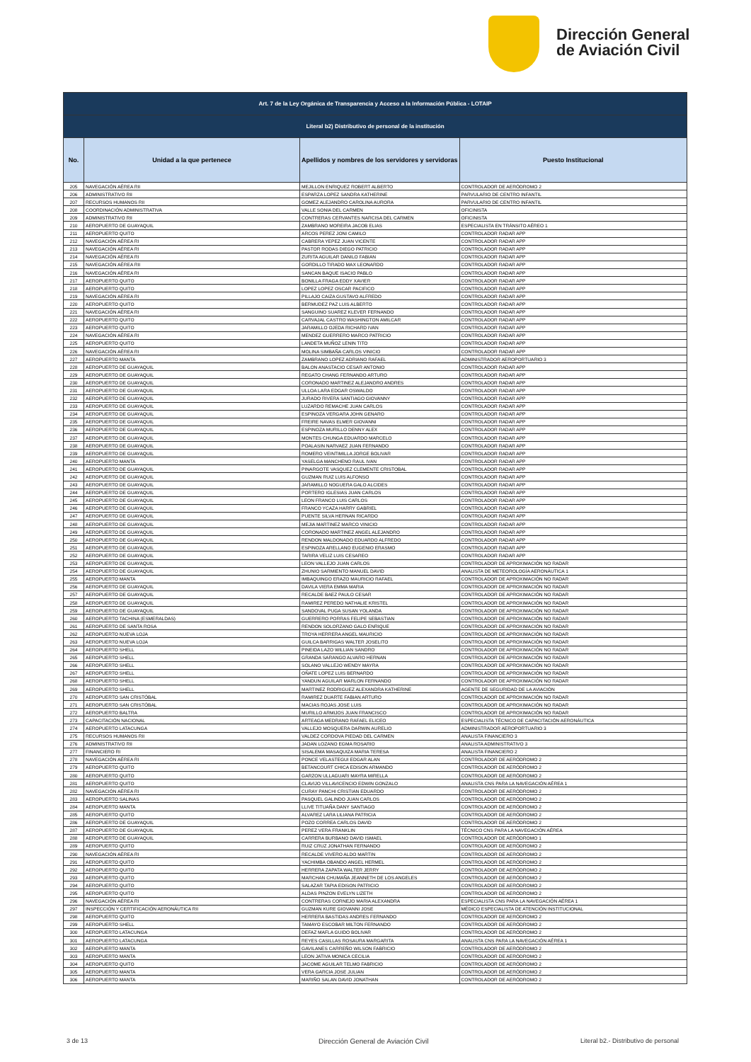Dirección General
de Aviación Civil
| Art. 7 de la Ley Orgánica de Transparencia y Acceso a la Información Pública - LOTAIP | | | |
| --- | --- | --- | --- |
| Literal b2) Distributivo de personal de la institución | | | |
| No. | Unidad a la que pertenece | Apellidos y nombres de los servidores y servidoras | Puesto Institucional |
| 205 | NAVEGACIÓN AÉREA RII | MEJILLON ENRIQUEZ ROBERT ALBERTO | CONTROLADOR DE AERÓDROMO 2 |
| 206 | ADMINISTRATIVO RII | ESPARZA LOPEZ SANDRA KATHERINE | PARVULARIO DE CENTRO INFANTIL |
| 207 | RECURSOS HUMANOS RII | GOMEZ ALEJANDRO CAROLINA AURORA | PARVULARIO DE CENTRO INFANTIL |
| 208 | COORDINACIÓN ADMINISTRATIVA | VALLE SONIA DEL CARMEN | OFICINISTA |
| 209 | ADMINISTRATIVO RII | CONTRERAS CERVANTES NARCISA DEL CARMEN | OFICINISTA |
| 210 | AEROPUERTO DE GUAYAQUIL | ZAMBRANO MOREIRA JACOB ELIAS | ESPECIALISTA EN TRÁNSITO AÉREO 1 |
| 211 | AEROPUERTO QUITO | ARCOS PEREZ JONI CAMILO | CONTROLADOR RADAR APP |
| 212 | NAVEGACIÓN AÉREA RI | CABRERA YEPEZ JUAN VICENTE | CONTROLADOR RADAR APP |
| 213 | NAVEGACIÓN AÉREA RI | PASTOR RODAS DIEGO PATRICIO | CONTROLADOR RADAR APP |
| 214 | NAVEGACIÓN AÉREA RI | ZURITA AGUILAR DANILO FABIAN | CONTROLADOR RADAR APP |
| 215 | NAVEGACIÓN AÉREA RII | GORDILLO TIRADO MAX LEONARDO | CONTROLADOR RADAR APP |
| 216 | NAVEGACIÓN AÉREA RI | SANCAN BAQUE ISACIO PABLO | CONTROLADOR RADAR APP |
| 217 | AEROPUERTO QUITO | BONILLA FRAGA EDDY XAVIER | CONTROLADOR RADAR APP |
| 218 | AEROPUERTO QUITO | LOPEZ LOPEZ OSCAR PACIFICO | CONTROLADOR RADAR APP |
| 219 | NAVEGACIÓN AÉREA RI | PILLAJO CAIZA GUSTAVO ALFREDO | CONTROLADOR RADAR APP |
| 220 | AEROPUERTO QUITO | BERMUDEZ PAZ LUIS ALBERTO | CONTROLADOR RADAR APP |
| 221 | NAVEGACIÓN AÉREA RI | SANGUINO SUAREZ KLEVER FERNANDO | CONTROLADOR RADAR APP |
| 222 | AEROPUERTO QUITO | CARVAJAL CASTRO WASHINGTON AMILCAR | CONTROLADOR RADAR APP |
| 223 | AEROPUERTO QUITO | JARAMILLO OJEDA RICHARD IVAN | CONTROLADOR RADAR APP |
| 224 | NAVEGACIÓN AÉREA RI | MENDEZ GUERRERO MARCO PATRICIO | CONTROLADOR RADAR APP |
| 225 | AEROPUERTO QUITO | LANDETA MUÑOZ LENIN TITO | CONTROLADOR RADAR APP |
| 226 | NAVEGACIÓN AÉREA RI | MOLINA SIMBAÑA CARLOS VINICIO | CONTROLADOR RADAR APP |
| 227 | AEROPUERTO MANTA | ZAMBRANO LOPEZ ADRIANO RAFAEL | ADMINISTRADOR AEROPORTUARIO 3 |
| 228 | AEROPUERTO DE GUAYAQUIL | BALON ANASTACIO CESAR ANTONIO | CONTROLADOR RADAR APP |
| 229 | AEROPUERTO DE GUAYAQUIL | REGATO CHANG FERNANDO ARTURO | CONTROLADOR RADAR APP |
| 230 | AEROPUERTO DE GUAYAQUIL | CORONADO MARTINEZ ALEJANDRO ANDRES | CONTROLADOR RADAR APP |
| 231 | AEROPUERTO DE GUAYAQUIL | ULLOA LARA EDGAR OSWALDO | CONTROLADOR RADAR APP |
| 232 | AEROPUERTO DE GUAYAQUIL | JURADO RIVERA SANTIAGO GIOVANNY | CONTROLADOR RADAR APP |
| 233 | AEROPUERTO DE GUAYAQUIL | LUZARDO REMACHE JUAN CARLOS | CONTROLADOR RADAR APP |
| 234 | AEROPUERTO DE GUAYAQUIL | ESPINOZA VERGARA JOHN GENARO | CONTROLADOR RADAR APP |
| 235 | AEROPUERTO DE GUAYAQUIL | FREIRE NAVAS ELMER GIOVANNI | CONTROLADOR RADAR APP |
| 236 | AEROPUERTO DE GUAYAQUIL | ESPINOZA MURILLO DENNY ALEX | CONTROLADOR RADAR APP |
| 237 | AEROPUERTO DE GUAYAQUIL | MONTES CHUNGA EDUARDO MARCELO | CONTROLADOR RADAR APP |
| 238 | AEROPUERTO DE GUAYAQUIL | POALASIN NARVAEZ JUAN FERNANDO | CONTROLADOR RADAR APP |
| 239 | AEROPUERTO DE GUAYAQUIL | ROMERO VEINTIMILLA JORGE BOLIVAR | CONTROLADOR RADAR APP |
| 240 | AEROPUERTO MANTA | YASELGA MANCHENO RAUL IVAN | CONTROLADOR RADAR APP |
| 241 | AEROPUERTO DE GUAYAQUIL | PINARGOTE VASQUEZ CLEMENTE CRISTOBAL | CONTROLADOR RADAR APP |
| 242 | AEROPUERTO DE GUAYAQUIL | GUZMAN RUIZ LUIS ALFONSO | CONTROLADOR RADAR APP |
| 243 | AEROPUERTO DE GUAYAQUIL | JARAMILLO NOGUERA GALO ALCIDES | CONTROLADOR RADAR APP |
| 244 | AEROPUERTO DE GUAYAQUIL | PORTERO IGLESIAS JUAN CARLOS | CONTROLADOR RADAR APP |
| 245 | AEROPUERTO DE GUAYAQUIL | LEON FRANCO LUIS CARLOS | CONTROLADOR RADAR APP |
| 246 | AEROPUERTO DE GUAYAQUIL | FRANCO YCAZA HARRY GABRIEL | CONTROLADOR RADAR APP |
| 247 | AEROPUERTO DE GUAYAQUIL | PUENTE SILVA HERNAN RICARDO | CONTROLADOR RADAR APP |
| 248 | AEROPUERTO DE GUAYAQUIL | MEJIA MARTINEZ MARCO VINICIO | CONTROLADOR RADAR APP |
| 249 | AEROPUERTO DE GUAYAQUIL | CORONADO MARTINEZ ANGEL ALEJANDRO | CONTROLADOR RADAR APP |
| 250 | AEROPUERTO DE GUAYAQUIL | RENDON MALDONADO EDUARDO ALFREDO | CONTROLADOR RADAR APP |
| 251 | AEROPUERTO DE GUAYAQUIL | ESPINOZA ARELLANO EUGENIO ERASMO | CONTROLADOR RADAR APP |
| 252 | AEROPUERTO DE GUAYAQUIL | TARIRA VELIZ LUIS CESAREO | CONTROLADOR RADAR APP |
| 253 | AEROPUERTO DE GUAYAQUIL | LEON VALLEJO JUAN CARLOS | CONTROLADOR DE APROXIMACIÓN NO RADAR |
| 254 | AEROPUERTO DE GUAYAQUIL | ZHUNIO SARMIENTO MANUEL DAVID | ANALISTA DE METEOROLOGÍA AERONÁUTICA 1 |
| 255 | AEROPUERTO MANTA | IMBAQUINGO ERAZO MAURICIO RAFAEL | CONTROLADOR DE APROXIMACIÓN NO RADAR |
| 256 | AEROPUERTO DE GUAYAQUIL | DAVILA VIERA EMMA MARIA | CONTROLADOR DE APROXIMACIÓN NO RADAR |
| 257 | AEROPUERTO DE GUAYAQUIL | RECALDE BAEZ PAULO CESAR | CONTROLADOR DE APROXIMACIÓN NO RADAR |
| 258 | AEROPUERTO DE GUAYAQUIL | RAMIREZ PEREDO NATHALIE KRISTEL | CONTROLADOR DE APROXIMACIÓN NO RADAR |
| 259 | AEROPUERTO DE GUAYAQUIL | SANDOVAL PUGA SUSAN YOLANDA | CONTROLADOR DE APROXIMACIÓN NO RADAR |
| 260 | AEROPUERTO TACHINA (ESMERALDAS) | GUERRERO PORRAS FELIPE SEBASTIAN | CONTROLADOR DE APROXIMACIÓN NO RADAR |
| 261 | AEROPUERTO DE SANTA ROSA | RENDON SOLORZANO GALO ENRIQUE | CONTROLADOR DE APROXIMACIÓN NO RADAR |
| 262 | AEROPUERTO NUEVA LOJA | TROYA HERRERA ANGEL MAURICIO | CONTROLADOR DE APROXIMACIÓN NO RADAR |
| 263 | AEROPUERTO NUEVA LOJA | GUILCA BARRIGAS WALTER JOSELITO | CONTROLADOR DE APROXIMACIÓN NO RADAR |
| 264 | AEROPUERTO SHELL | PINEIDA LAZO WILLIAN SANDRO | CONTROLADOR DE APROXIMACIÓN NO RADAR |
| 265 | AEROPUERTO SHELL | GRANDA SARANGO ALVARO HERNAN | CONTROLADOR DE APROXIMACIÓN NO RADAR |
| 266 | AEROPUERTO SHELL | SOLANO VALLEJO WENDY MAYRA | CONTROLADOR DE APROXIMACIÓN NO RADAR |
| 267 | AEROPUERTO SHELL | OÑATE LOPEZ LUIS BERNARDO | CONTROLADOR DE APROXIMACIÓN NO RADAR |
| 268 | AEROPUERTO SHELL | YANDUN AGUILAR MARLON FERNANDO | CONTROLADOR DE APROXIMACIÓN NO RADAR |
| 269 | AEROPUERTO SHELL | MARTINEZ RODRIGUEZ ALEXANDRA KATHERINE | AGENTE DE SEGURIDAD DE LA AVIACIÓN |
| 270 | AEROPUERTO SAN CRISTÓBAL | RAMIREZ DUARTE FABIAN ARTURO | CONTROLADOR DE APROXIMACIÓN NO RADAR |
| 271 | AEROPUERTO SAN CRISTÓBAL | MACIAS ROJAS JOSE LUIS | CONTROLADOR DE APROXIMACIÓN NO RADAR |
| 272 | AEROPUERTO BALTRA | MURILLO ARMIJOS JUAN FRANCISCO | CONTROLADOR DE APROXIMACIÓN NO RADAR |
| 273 | CAPACITACIÓN NACIONAL | ARTEAGA MEDRANO RAFAEL ELICEO | ESPECIALISTA TÉCNICO DE CAPACITACIÓN AERONÁUTICA |
| 274 | AEROPUERTO LATACUNGA | VALLEJO MOSQUERA DARWIN AURELIO | ADMINISTRADOR AEROPORTUARIO 3 |
| 275 | RECURSOS HUMANOS RII | VALDEZ CORDOVA PIEDAD DEL CARMEN | ANALISTA FINANCIERO 3 |
| 276 | ADMINISTRATIVO RII | JADAN LOZANO EGMA ROSARIO | ANALISTA ADMINISTRATIVO 3 |
| 277 | FINANCIERO RI | SISALEMA MASAQUIZA MARIA TERESA | ANALISTA FINANCIERO 2 |
| 278 | NAVEGACIÓN AÉREA RI | PONCE VELASTEGUI EDGAR ALAN | CONTROLADOR DE AERÓDROMO 2 |
| 279 | AEROPUERTO QUITO | BETANCOURT CHICA EDISON ARMANDO | CONTROLADOR DE AERÓDROMO 2 |
| 280 | AEROPUERTO QUITO | GARZON ULLAGUARI MAYRA MIRELLA | CONTROLADOR DE AERÓDROMO 2 |
| 281 | AEROPUERTO QUITO | CLAVIJO VILLAVICENCIO EDWIN GONZALO | ANALISTA CNS PARA LA NAVEGACIÓN AÉREA 1 |
| 282 | NAVEGACIÓN AÉREA RI | CURAY PANCHI CRISTIAN EDUARDO | CONTROLADOR DE AERÓDROMO 2 |
| 283 | AEROPUERTO SALINAS | PASQUEL GALINDO JUAN CARLOS | CONTROLADOR DE AERÓDROMO 2 |
| 284 | AEROPUERTO MANTA | LLIVE TITUAÑA DANY SANTIAGO | CONTROLADOR DE AERÓDROMO 2 |
| 285 | AEROPUERTO QUITO | ALVAREZ LARA LILIANA PATRICIA | CONTROLADOR DE AERÓDROMO 2 |
| 286 | AEROPUERTO DE GUAYAQUIL | POZO CORREA CARLOS DAVID | CONTROLADOR DE AERÓDROMO 2 |
| 287 | AEROPUERTO DE GUAYAQUIL | PEREZ VERA FRANKLIN | TÉCNICO CNS PARA LA NAVEGACIÓN AÉREA |
| 288 | AEROPUERTO DE GUAYAQUIL | CARRERA BURBANO DAVID ISMAEL | CONTROLADOR DE AERÓDROMO 1 |
| 289 | AEROPUERTO QUITO | RUIZ CRUZ JONATHAN FERNANDO | CONTROLADOR DE AERÓDROMO 2 |
| 290 | NAVEGACIÓN AÉREA RI | RECALDE VIVERO ALDO MARTIN | CONTROLADOR DE AERÓDROMO 2 |
| 291 | AEROPUERTO QUITO | YACHIMBA OBANDO ANGEL HERMEL | CONTROLADOR DE AERÓDROMO 2 |
| 292 | AEROPUERTO QUITO | HERRERA ZAPATA WALTER JERRY | CONTROLADOR DE AERÓDROMO 2 |
| 293 | AEROPUERTO QUITO | MARCHAN CHUMAÑA JEANNETH DE LOS ANGELES | CONTROLADOR DE AERÓDROMO 2 |
| 294 | AEROPUERTO QUITO | SALAZAR TAPIA EDISON PATRICIO | CONTROLADOR DE AERÓDROMO 2 |
| 295 | AEROPUERTO QUITO | ALDAS PINZON EVELYN LIZETH | CONTROLADOR DE AERÓDROMO 2 |
| 296 | NAVEGACIÓN AÉREA RI | CONTRERAS CORNEJO MARIA ALEXANDRA | ESPECIALISTA CNS PARA LA NAVEGACIÓN AÉREA 1 |
| 297 | INSPECCIÓN Y CERTIFICACIÓN AERONÁUTICA RII | GUZMAN KURE GIOVANNI JOSE | MÉDICO ESPECIALISTA DE ATENCIÓN INSTITUCIONAL |
| 298 | AEROPUERTO QUITO | HERRERA BASTIDAS ANDRES FERNANDO | CONTROLADOR DE AERÓDROMO 2 |
| 299 | AEROPUERTO SHELL | TAMAYO ESCOBAR MILTON FERNANDO | CONTROLADOR DE AERÓDROMO 2 |
| 300 | AEROPUERTO LATACUNGA | DEFAZ MAFLA GUIDO BOLIVAR | CONTROLADOR DE AERÓDROMO 2 |
| 301 | AEROPUERTO LATACUNGA | REYES CASILLAS ROSAURA MARGARITA | ANALISTA CNS PARA LA NAVEGACIÓN AÉREA 1 |
| 302 | AEROPUERTO MANTA | GAVILANES CARREÑO WILSON FABRICIO | CONTROLADOR DE AERÓDROMO 2 |
| 303 | AEROPUERTO MANTA | LEON JATIVA MONICA CECILIA | CONTROLADOR DE AERÓDROMO 2 |
| 304 | AEROPUERTO QUITO | JACOME AGUILAR TELMO FABRICIO | CONTROLADOR DE AERÓDROMO 2 |
| 305 | AEROPUERTO MANTA | VERA GARCIA JOSE JULIAN | CONTROLADOR DE AERÓDROMO 2 |
| 306 | AEROPUERTO MANTA | MARIÑO SALAN DAVID JONATHAN | CONTROLADOR DE AERÓDROMO 2 |
3 de 13
Dirección General de Aviación Civil
Literal b2.- Distributivo de personal